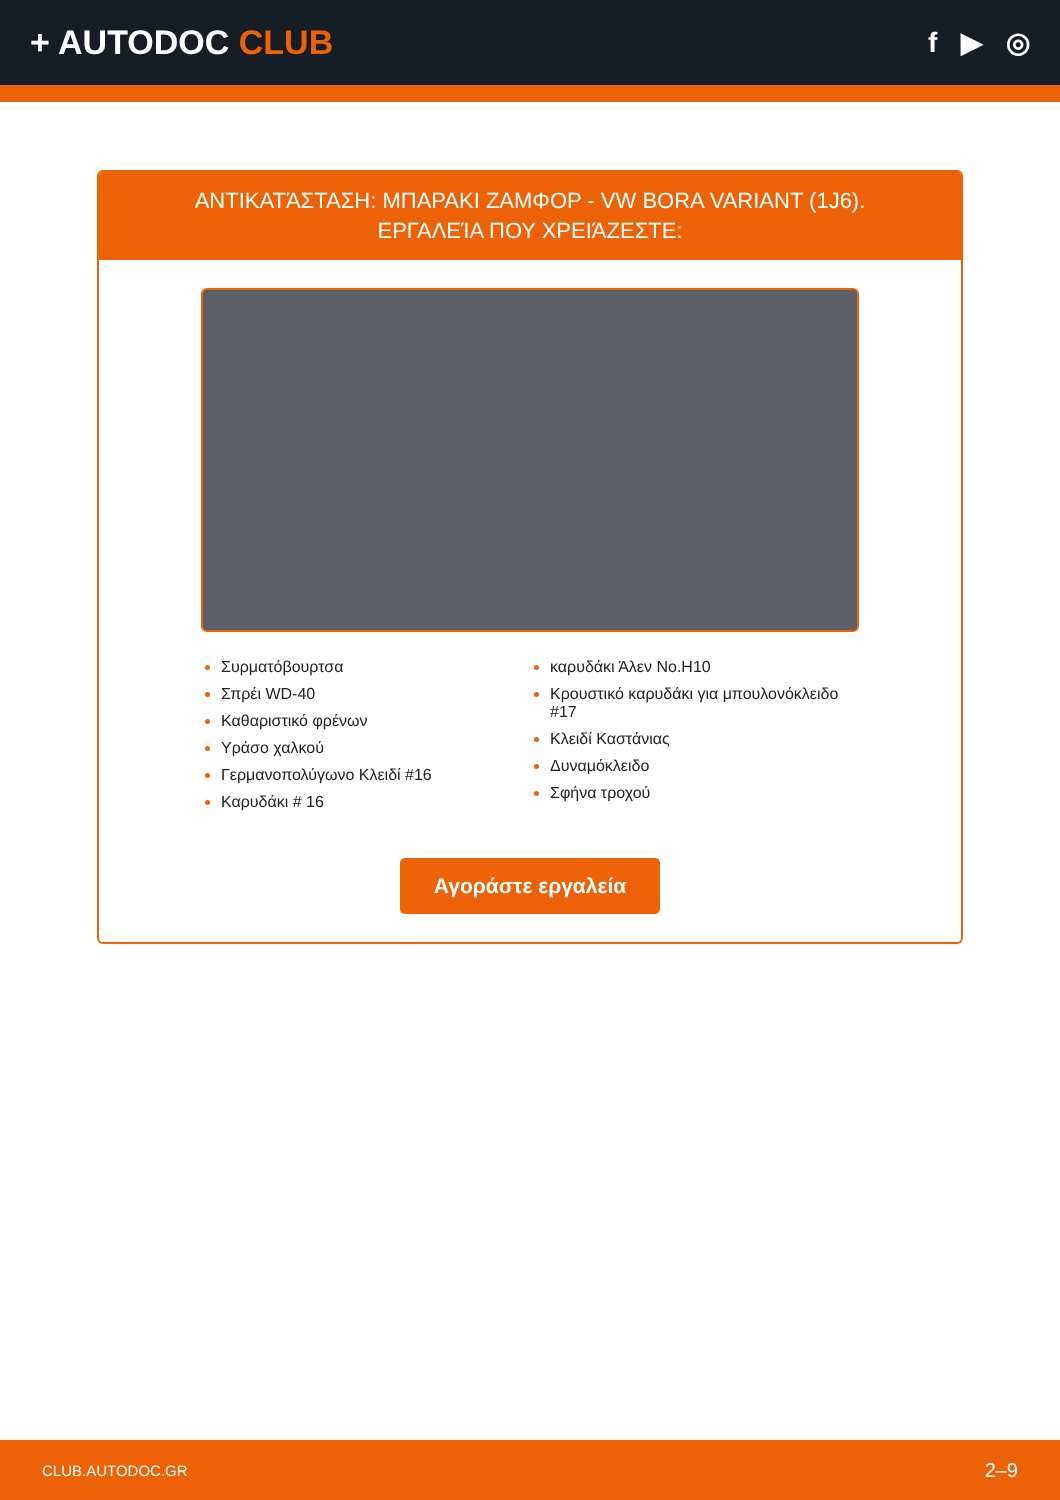+ AUTODOC CLUB
f ▶ ◎
ΑΝΤΙΚΑΤΆΣΤΑΣΗ: ΜΠΑΡΑΚΙ ΖΑΜΦΟΡ - VW BORA VARIANT (1J6). ΕΡΓΑΛΕΊΑ ΠΟΥ ΧΡΕΙΆΖΕΣΤΕ:
Συρματόβουρτσα
Σπρέι WD-40
Καθαριστικό φρένων
Υράσο χαλκού
Γερμανοπολύγωνο Κλειδί #16
Καρυδάκι # 16
καρυδάκι Άλεν No.H10
Κρουστικό καρυδάκι για μπουλονόκλειδο #17
Κλειδί Καστάνιας
Δυναμόκλειδο
Σφήνα τροχού
Αγοράστε εργαλεία
CLUB.AUTODOC.GR 2–9